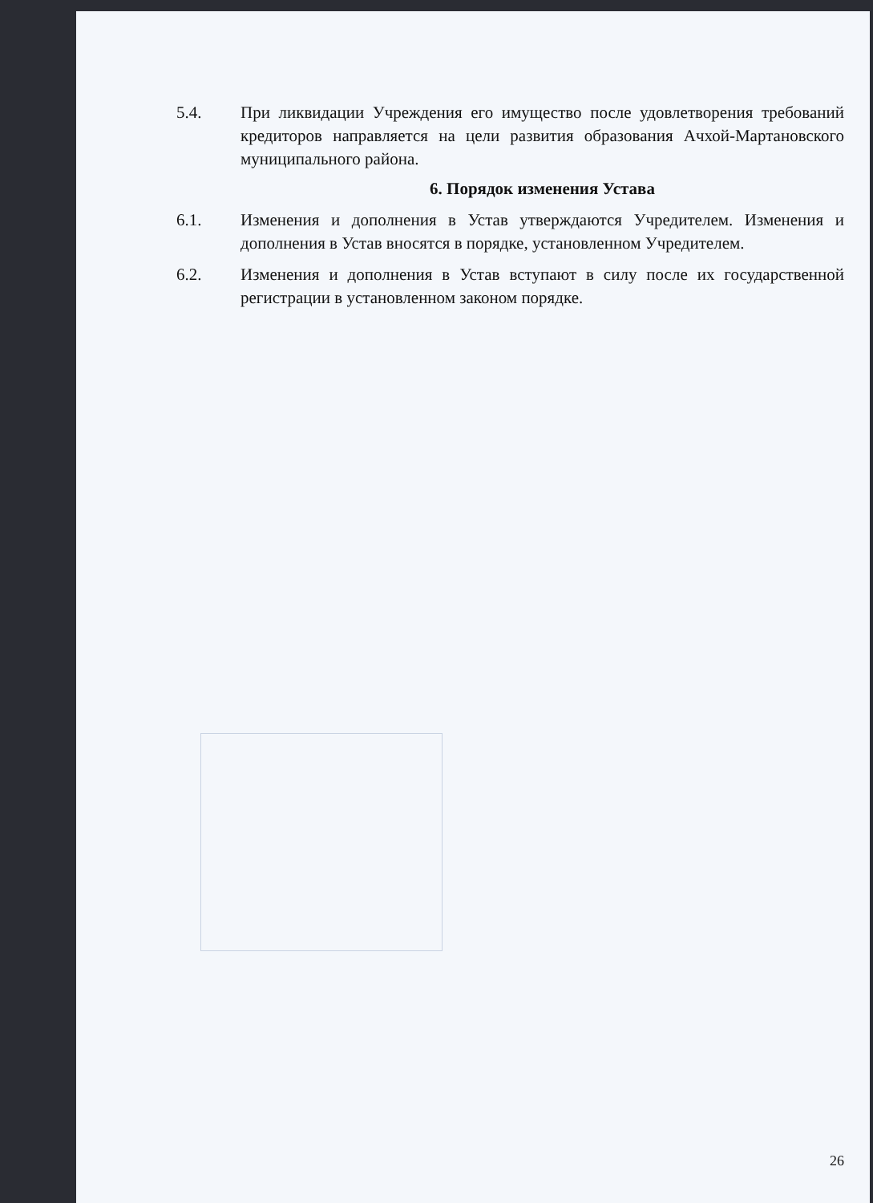5.4. При ликвидации Учреждения его имущество после удовлетворения требований кредиторов направляется на цели развития образования Ачхой-Мартановского муниципального района.
6. Порядок изменения Устава
6.1. Изменения и дополнения в Устав утверждаются Учредителем. Изменения и дополнения в Устав вносятся в порядке, установленном Учредителем.
6.2. Изменения и дополнения в Устав вступают в силу после их государственной регистрации в установленном законом порядке.
26